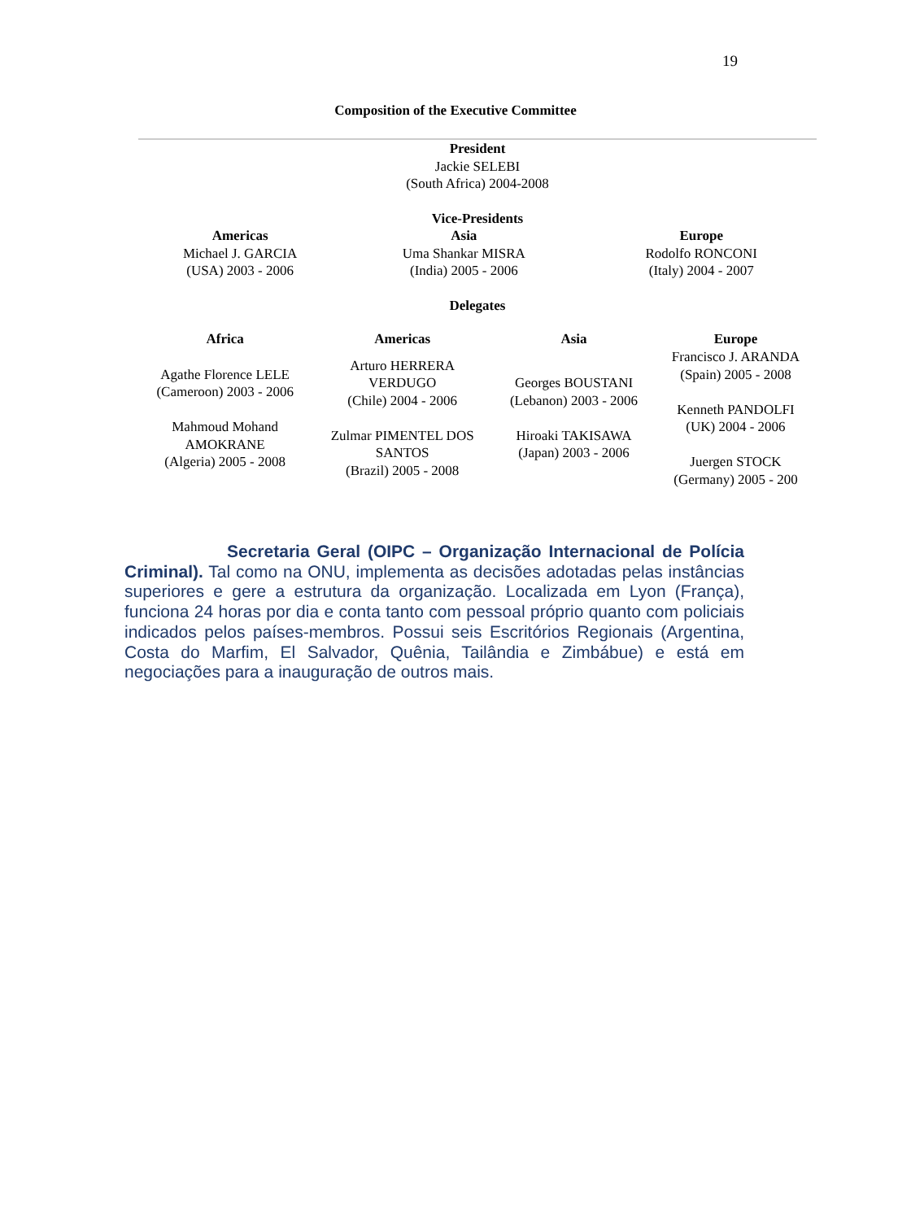19
Composition of the Executive Committee
President
Jackie SELEBI
(South Africa) 2004-2008
Vice-Presidents
| Americas Michael J. GARCIA (USA) 2003 - 2006 | Asia Uma Shankar MISRA (India) 2005 - 2006 | Europe Rodolfo RONCONI (Italy) 2004 - 2007 |
Delegates
| Africa | Americas | Asia | Europe |
| --- | --- | --- | --- |
| Agathe Florence LELE (Cameroon) 2003 - 2006 Mahmoud Mohand AMOKRANE (Algeria) 2005 - 2008 | Arturo HERRERA VERDUGO (Chile) 2004 - 2006 Zulmar PIMENTEL DOS SANTOS (Brazil) 2005 - 2008 | Georges BOUSTANI (Lebanon) 2003 - 2006 Hiroaki TAKISAWA (Japan) 2003 - 2006 | Francisco J. ARANDA (Spain) 2005 - 2008 Kenneth PANDOLFI (UK) 2004 - 2006 Juergen STOCK (Germany) 2005 - 200 |
Secretaria Geral (OIPC – Organização Internacional de Polícia Criminal). Tal como na ONU, implementa as decisões adotadas pelas instâncias superiores e gere a estrutura da organização. Localizada em Lyon (França), funciona 24 horas por dia e conta tanto com pessoal próprio quanto com policiais indicados pelos países-membros. Possui seis Escritórios Regionais (Argentina, Costa do Marfim, El Salvador, Quênia, Tailândia e Zimbábue) e está em negociações para a inauguração de outros mais.